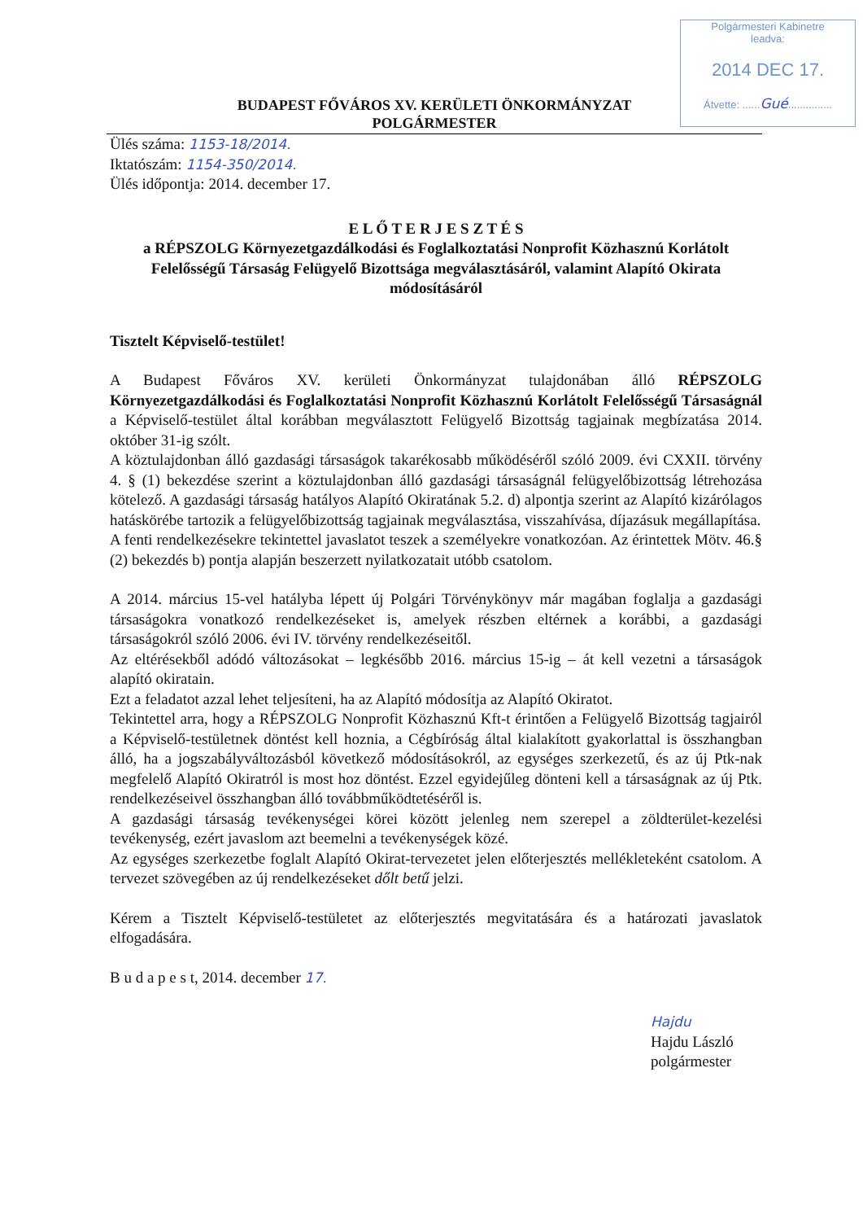Polgármesteri Kabinetre
leadva:
2014 DEC 17.
Átvette: ......Gué...............
BUDAPEST FŐVÁROS XV. KERÜLETI ÖNKORMÁNYZAT
POLGÁRMESTER
Ülés száma: 1153-18/2014.
Iktatószám: 1154-350/2014.
Ülés időpontja: 2014. december 17.
E L Ő T E R J E S Z T É S
a RÉPSZOLG Környezetgazdálkodási és Foglalkoztatási Nonprofit Közhasznú Korlátolt Felelősségű Társaság Felügyelő Bizottsága megválasztásáról, valamint Alapító Okirata módosításáról
Tisztelt Képviselő-testület!
A Budapest Főváros XV. kerületi Önkormányzat tulajdonában álló RÉPSZOLG Környezetgazdálkodási és Foglalkoztatási Nonprofit Közhasznú Korlátolt Felelősségű Társaságnál a Képviselő-testület által korábban megválasztott Felügyelő Bizottság tagjainak megbízatása 2014. október 31-ig szólt.
A köztulajdonban álló gazdasági társaságok takarékosabb működéséről szóló 2009. évi CXXII. törvény 4. § (1) bekezdése szerint a köztulajdonban álló gazdasági társaságnál felügyelőbizottság létrehozása kötelező. A gazdasági társaság hatályos Alapító Okiratának 5.2. d) alpontja szerint az Alapító kizárólagos hatáskörébe tartozik a felügyelőbizottság tagjainak megválasztása, visszahívása, díjazásuk megállapítása.
A fenti rendelkezésekre tekintettel javaslatot teszek a személyekre vonatkozóan. Az érintettek Mötv. 46.§ (2) bekezdés b) pontja alapján beszerzett nyilatkozatait utóbb csatolom.
A 2014. március 15-vel hatályba lépett új Polgári Törvénykönyv már magában foglalja a gazdasági társaságokra vonatkozó rendelkezéseket is, amelyek részben eltérnek a korábbi, a gazdasági társaságokról szóló 2006. évi IV. törvény rendelkezéseitől.
Az eltérésekből adódó változásokat – legkésőbb 2016. március 15-ig – át kell vezetni a társaságok alapító okiratain.
Ezt a feladatot azzal lehet teljesíteni, ha az Alapító módosítja az Alapító Okiratot.
Tekintettel arra, hogy a RÉPSZOLG Nonprofit Közhasznú Kft-t érintően a Felügyelő Bizottság tagjairól a Képviselő-testületnek döntést kell hoznia, a Cégbíróság által kialakított gyakorlattal is összhangban álló, ha a jogszabályváltozásból következő módosításokról, az egységes szerkezetű, és az új Ptk-nak megfelelő Alapító Okiratról is most hoz döntést. Ezzel egyidejűleg dönteni kell a társaságnak az új Ptk. rendelkezéseivel összhangban álló továbbműködtetéséről is.
A gazdasági társaság tevékenységei körei között jelenleg nem szerepel a zöldterület-kezelési tevékenység, ezért javaslom azt beemelni a tevékenységek közé.
Az egységes szerkezetbe foglalt Alapító Okirat-tervezetet jelen előterjesztés mellékleteként csatolom. A tervezet szövegében az új rendelkezéseket dőlt betű jelzi.
Kérem a Tisztelt Képviselő-testületet az előterjesztés megvitatására és a határozati javaslatok elfogadására.
B u d a p e s t, 2014. december 17.
Hajdu
Hajdu László
polgármester